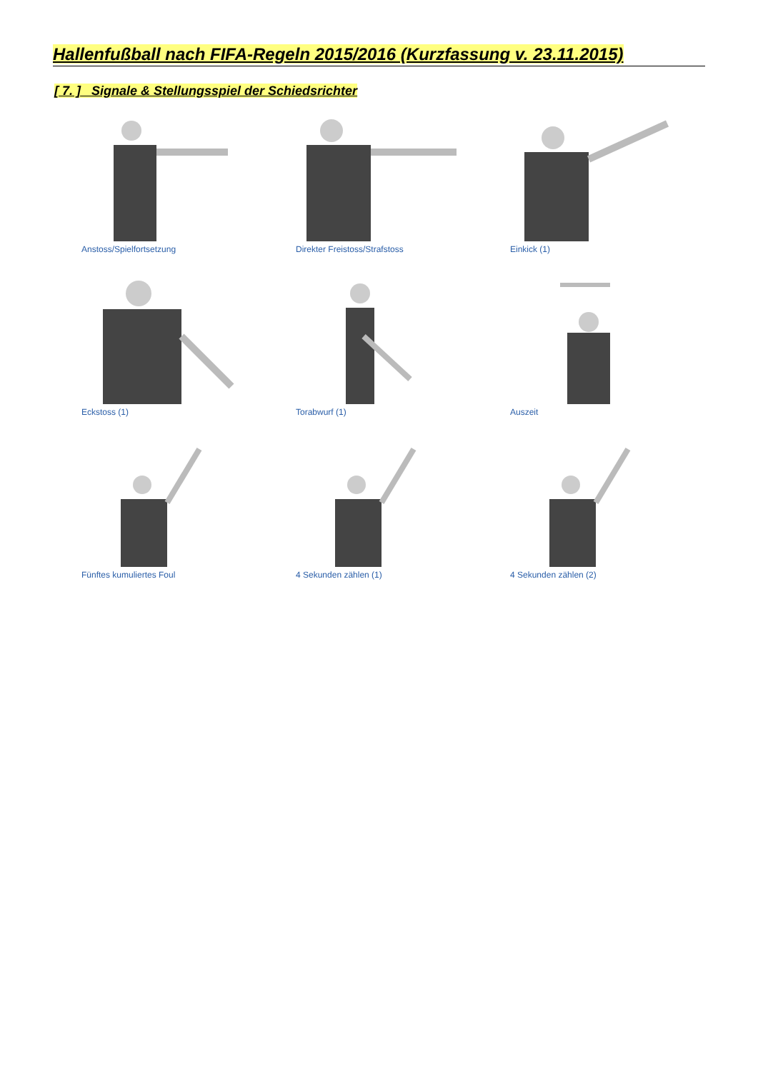Hallenfußball nach FIFA-Regeln 2015/2016 (Kurzfassung v. 23.11.2015)
[ 7. ] Signale & Stellungsspiel der Schiedsrichter
Anstoss/Spielfortsetzung Direkter Freistoss/Strafstoss Einkick (1)
Eckstoss (1) Torabwurf (1) Auszeit
Fünftes kumuliertes Foul 4 Sekunden zählen (1) 4 Sekunden zählen (2)